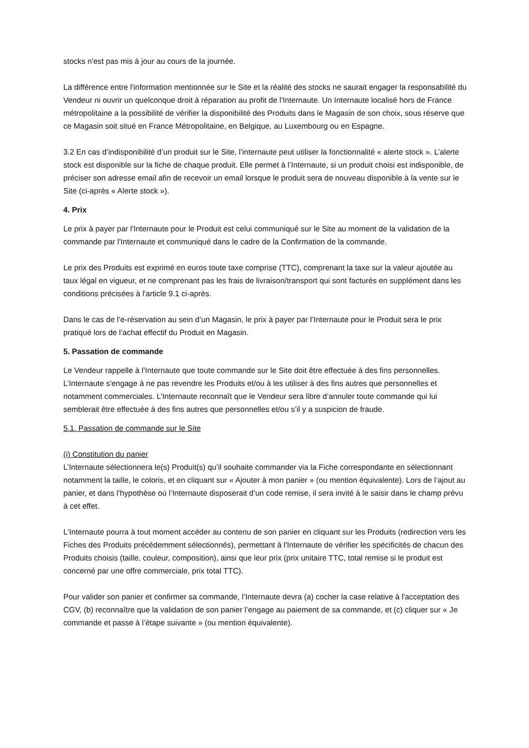stocks n'est pas mis à jour au cours de la journée.
La différence entre l'information mentionnée sur le Site et la réalité des stocks ne saurait engager la responsabilité du Vendeur ni ouvrir un quelconque droit à réparation au profit de l'Internaute. Un Internaute localisé hors de France métropolitaine a la possibilité de vérifier la disponibilité des Produits dans le Magasin de son choix, sous réserve que ce Magasin soit situé en France Métropolitaine, en Belgique, au Luxembourg ou en Espagne.
3.2 En cas d’indisponibilité d’un produit sur le Site, l’internaute peut utiliser la fonctionnalité « alerte stock ». L’alerte stock est disponible sur la fiche de chaque produit. Elle permet à l’Internaute, si un produit choisi est indisponible, de préciser son adresse email afin de recevoir un email lorsque le produit sera de nouveau disponible à la vente sur le Site (ci-après « Alerte stock »).
4. Prix
Le prix à payer par l'Internaute pour le Produit est celui communiqué sur le Site au moment de la validation de la commande par l'Internaute et communiqué dans le cadre de la Confirmation de la commande.
Le prix des Produits est exprimé en euros toute taxe comprise (TTC), comprenant la taxe sur la valeur ajoutée au taux légal en vigueur, et ne comprenant pas les frais de livraison/transport qui sont facturés en supplément dans les conditions précisées à l'article 9.1 ci-après.
Dans le cas de l’e-réservation au sein d’un Magasin, le prix à payer par l’Internaute pour le Produit sera le prix pratiqué lors de l’achat effectif du Produit en Magasin.
5. Passation de commande
Le Vendeur rappelle à l’Internaute que toute commande sur le Site doit être effectuée à des fins personnelles. L’Internaute s'engage à ne pas revendre les Produits et/ou à les utiliser à des fins autres que personnelles et notamment commerciales. L’Internaute reconnaît que le Vendeur sera libre d’annuler toute commande qui lui semblerait être effectuée à des fins autres que personnelles et/ou s’il y a suspicion de fraude.
5.1. Passation de commande sur le Site
(i) Constitution du panier
L’Internaute sélectionnera le(s) Produit(s) qu’il souhaite commander via la Fiche correspondante en sélectionnant notamment la taille, le coloris, et en cliquant sur « Ajouter à mon panier » (ou mention équivalente). Lors de l’ajout au panier, et dans l’hypothèse où l’Internaute disposerait d’un code remise, il sera invité à le saisir dans le champ prévu à cet effet.
L'Internaute pourra à tout moment accéder au contenu de son panier en cliquant sur les Produits (redirection vers les Fiches des Produits précédemment sélectionnés), permettant à l'Internaute de vérifier les spécificités de chacun des Produits choisis (taille, couleur, composition), ainsi que leur prix (prix unitaire TTC, total remise si le produit est concerné par une offre commerciale, prix total TTC).
Pour valider son panier et confirmer sa commande, l’Internaute devra (a) cocher la case relative à l'acceptation des CGV, (b) reconnaître que la validation de son panier l’engage au paiement de sa commande, et (c) cliquer sur « Je commande et passe à l’étape suivante » (ou mention équivalente).